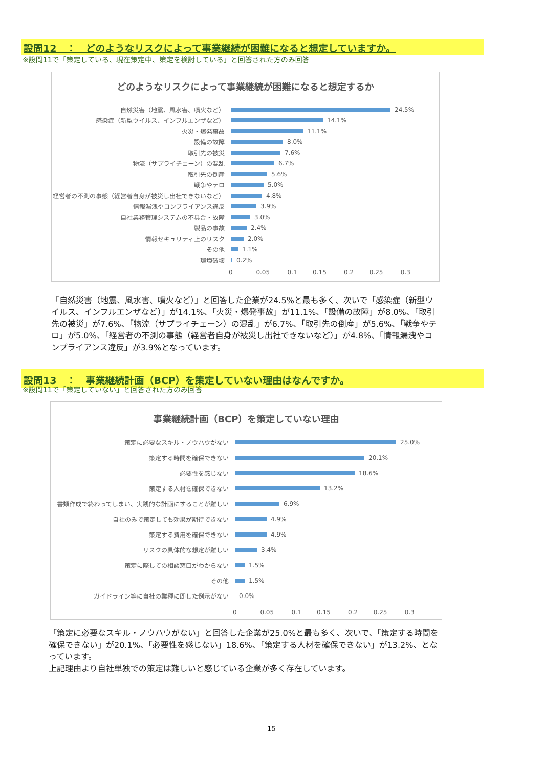設問12　：　どのようなリスクによって事業継続が困難になると想定していますか。
※設問11で「策定している、現在策定中、策定を検討している」と回答された方のみ回答
どのようなリスクによって事業継続が困難になると想定するか
自然災害（地震、風水害、噴火など）
24.5%
感染症（新型ウイルス、インフルエンザなど）
14.1%
火災・爆発事故
11.1%
設備の故障
8.0%
取引先の被災
7.6%
物流（サプライチェーン）の混乱
6.7%
取引先の倒産
5.6%
戦争やテロ
5.0%
経営者の不測の事態（経営者自身が被災し出社できないなど）
4.8%
情報漏洩やコンプライアンス違反
3.9%
自社業務管理システムの不具合・故障
3.0%
製品の事故
2.4%
情報セキュリティ上のリスク
2.0%
その他
1.1%
環境破壊
0.2%
0 0.05 0.1 0.15 0.2 0.25 0.3
「自然災害（地震、風水害、噴火など）」と回答した企業が24.5%と最も多く、次いで「感染症（新型ウイルス、インフルエンザなど）」が14.1%、「火災・爆発事故」が11.1%、「設備の故障」が8.0%、「取引先の被災」が7.6%、「物流（サプライチェーン）の混乱」が6.7%、「取引先の倒産」が5.6%、「戦争やテロ」が5.0%、「経営者の不測の事態（経営者自身が被災し出社できないなど）」が4.8%、「情報漏洩やコンプライアンス違反」が3.9%となっています。
設問13　：　事業継続計画（BCP）を策定していない理由はなんですか。
※設問11で「策定していない」と回答された方のみ回答
事業継続計画（BCP）を策定していない理由
策定に必要なスキル・ノウハウがない
25.0%
策定する時間を確保できない
20.1%
必要性を感じない
18.6%
策定する人材を確保できない
13.2%
書類作成で終わってしまい、実践的な計画にすることが難しい
6.9%
自社のみで策定しても効果が期待できない
4.9%
策定する費用を確保できない
4.9%
リスクの具体的な想定が難しい
3.4%
策定に際しての相談窓口がわからない
1.5%
その他
1.5%
ガイドライン等に自社の業種に即した例示がない
0.0%
0 0.05 0.1 0.15 0.2 0.25 0.3
「策定に必要なスキル・ノウハウがない」と回答した企業が25.0%と最も多く、次いで、「策定する時間を確保できない」が20.1%、「必要性を感じない」18.6%、「策定する人材を確保できない」が13.2%、となっています。
上記理由より自社単独での策定は難しいと感じている企業が多く存在しています。
15